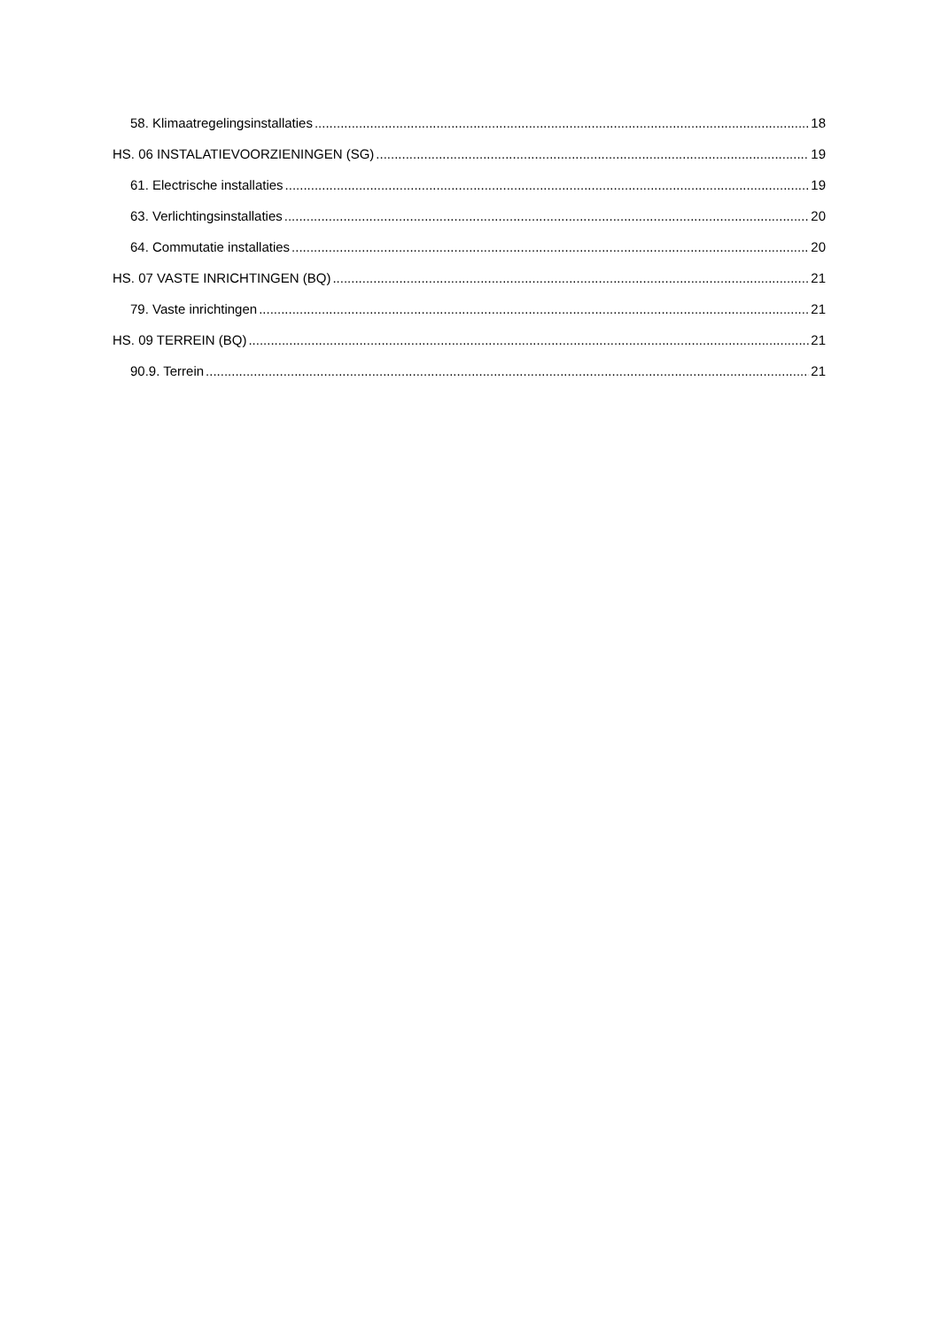58. Klimaatregelingsinstallaties 18
HS. 06 INSTALATIEVOORZIENINGEN (SG) 19
61. Electrische installaties 19
63. Verlichtingsinstallaties 20
64. Commutatie installaties 20
HS. 07 VASTE INRICHTINGEN (BQ) 21
79. Vaste inrichtingen 21
HS. 09 TERREIN (BQ) 21
90.9. Terrein 21